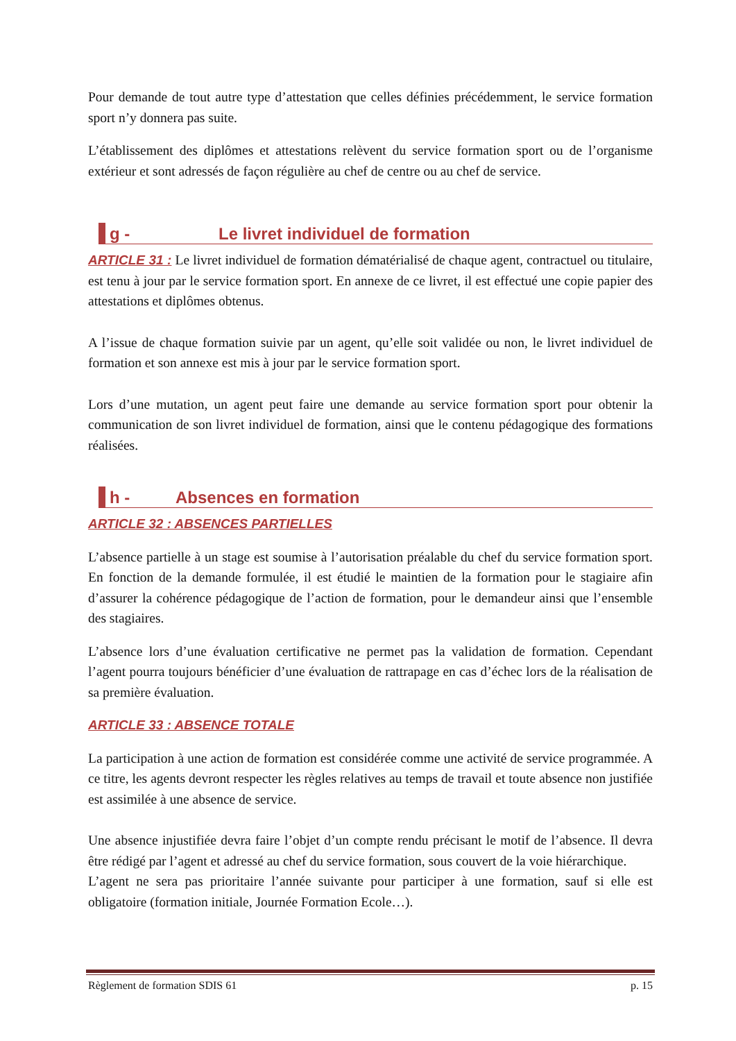Pour demande de tout autre type d’attestation que celles définies précédemment, le service formation sport n’y donnera pas suite.
L’établissement des diplômes et attestations relèvent du service formation sport ou de l’organisme extérieur et sont adressés de façon régulière au chef de centre ou au chef de service.
g - Le livret individuel de formation
ARTICLE 31 : Le livret individuel de formation dématérialisé de chaque agent, contractuel ou titulaire, est tenu à jour par le service formation sport. En annexe de ce livret, il est effectué une copie papier des attestations et diplômes obtenus.
A l’issue de chaque formation suivie par un agent, qu’elle soit validée ou non, le livret individuel de formation et son annexe est mis à jour par le service formation sport.
Lors d’une mutation, un agent peut faire une demande au service formation sport pour obtenir la communication de son livret individuel de formation, ainsi que le contenu pédagogique des formations réalisées.
h - Absences en formation
ARTICLE 32 : ABSENCES PARTIELLES
L’absence partielle à un stage est soumise à l’autorisation préalable du chef du service formation sport. En fonction de la demande formulée, il est étudié le maintien de la formation pour le stagiaire afin d’assurer la cohérence pédagogique de l’action de formation, pour le demandeur ainsi que l’ensemble des stagiaires.
L’absence lors d’une évaluation certificative ne permet pas la validation de formation. Cependant l’agent pourra toujours bénéficier d’une évaluation de rattrapage en cas d’échec lors de la réalisation de sa première évaluation.
ARTICLE 33 : ABSENCE TOTALE
La participation à une action de formation est considérée comme une activité de service programmée. A ce titre, les agents devront respecter les règles relatives au temps de travail et toute absence non justifiée est assimilée à une absence de service.
Une absence injustifiée devra faire l’objet d’un compte rendu précisant le motif de l’absence. Il devra être rédigé par l’agent et adressé au chef du service formation, sous couvert de la voie hiérarchique.
L’agent ne sera pas prioritaire l’année suivante pour participer à une formation, sauf si elle est obligatoire (formation initiale, Journée Formation Ecole…).
Règlement de formation SDIS 61 p. 15